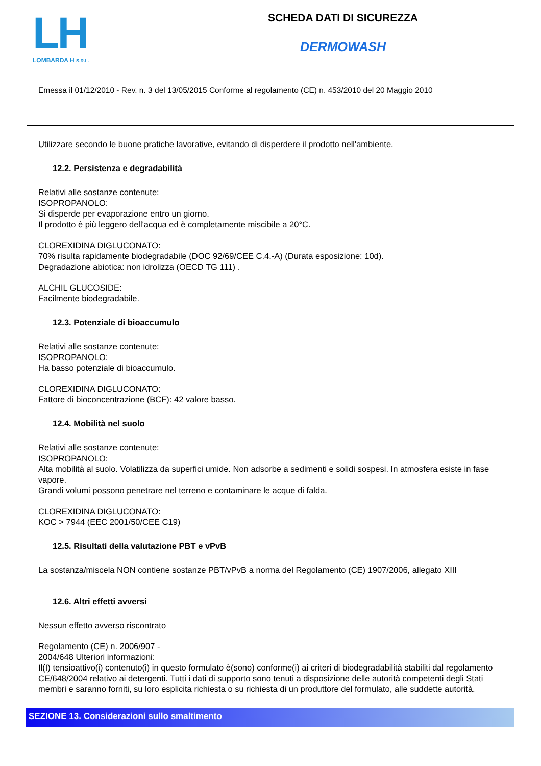LH
LOMBARDA H S.R.L.
SCHEDA DATI DI SICUREZZA
DERMOWASH
Emessa il 01/12/2010 - Rev. n. 3 del 13/05/2015 Conforme al regolamento (CE) n. 453/2010 del 20 Maggio 2010
Utilizzare secondo le buone pratiche lavorative, evitando di disperdere il prodotto nell'ambiente.
12.2. Persistenza e degradabilità
Relativi alle sostanze contenute:
ISOPROPANOLO:
Si disperde per evaporazione entro un giorno.
Il prodotto è più leggero dell'acqua ed è completamente miscibile a 20°C.
CLOREXIDINA DIGLUCONATO:
70% risulta rapidamente biodegradabile (DOC 92/69/CEE C.4.-A) (Durata esposizione: 10d).
Degradazione abiotica: non idrolizza (OECD TG 111) .
ALCHIL GLUCOSIDE:
Facilmente biodegradabile.
12.3. Potenziale di bioaccumulo
Relativi alle sostanze contenute:
ISOPROPANOLO:
Ha basso potenziale di bioaccumulo.
CLOREXIDINA DIGLUCONATO:
Fattore di bioconcentrazione (BCF): 42 valore basso.
12.4. Mobilità nel suolo
Relativi alle sostanze contenute:
ISOPROPANOLO:
Alta mobilità al suolo. Volatilizza da superfici umide. Non adsorbe a sedimenti e solidi sospesi. In atmosfera esiste in fase vapore.
Grandi volumi possono penetrare nel terreno e contaminare le acque di falda.
CLOREXIDINA DIGLUCONATO:
KOC > 7944 (EEC 2001/50/CEE C19)
12.5. Risultati della valutazione PBT e vPvB
La sostanza/miscela NON contiene sostanze PBT/vPvB a norma del Regolamento (CE) 1907/2006, allegato XIII
12.6. Altri effetti avversi
Nessun effetto avverso riscontrato
Regolamento (CE) n. 2006/907 -
2004/648 Ulteriori informazioni:
Il(I) tensioattivo(i) contenuto(i) in questo formulato è(sono) conforme(i) ai criteri di biodegradabilità stabiliti dal regolamento CE/648/2004 relativo ai detergenti. Tutti i dati di supporto sono tenuti a disposizione delle autorità competenti degli Stati membri e saranno forniti, su loro esplicita richiesta o su richiesta di un produttore del formulato, alle suddette autorità.
SEZIONE 13. Considerazioni sullo smaltimento